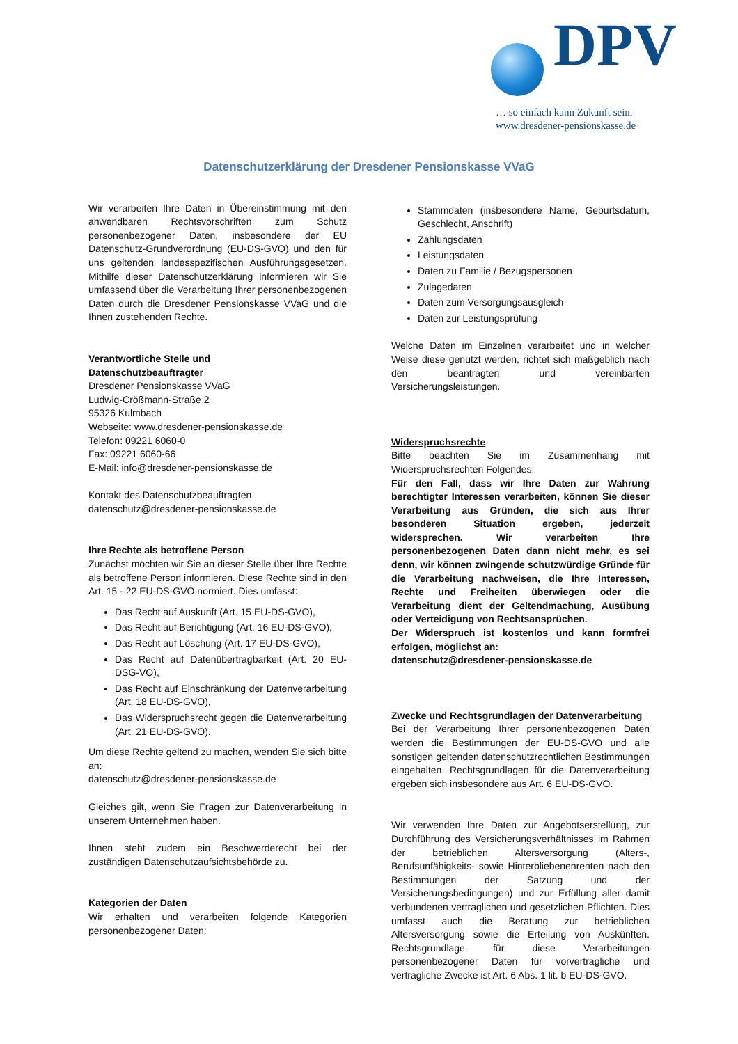DPV
… so einfach kann Zukunft sein.
www.dresdener-pensionskasse.de
Datenschutzerklärung der Dresdener Pensionskasse VVaG
Wir verarbeiten Ihre Daten in Übereinstimmung mit den anwendbaren Rechtsvorschriften zum Schutz personenbezogener Daten, insbesondere der EU Datenschutz-Grundverordnung (EU-DS-GVO) und den für uns geltenden landesspezifischen Ausführungsgesetzen. Mithilfe dieser Datenschutzerklärung informieren wir Sie umfassend über die Verarbeitung Ihrer personenbezogenen Daten durch die Dresdener Pensionskasse VVaG und die Ihnen zustehenden Rechte.
Verantwortliche Stelle und
Datenschutzbeauftragter
Dresdener Pensionskasse VVaG
Ludwig-Crößmann-Straße 2
95326 Kulmbach
Webseite: www.dresdener-pensionskasse.de
Telefon: 09221 6060-0
Fax: 09221 6060-66
E-Mail: info@dresdener-pensionskasse.de
Kontakt des Datenschutzbeauftragten
datenschutz@dresdener-pensionskasse.de
Ihre Rechte als betroffene Person
Zunächst möchten wir Sie an dieser Stelle über Ihre Rechte als betroffene Person informieren. Diese Rechte sind in den Art. 15 - 22 EU-DS-GVO normiert. Dies umfasst:
Das Recht auf Auskunft (Art. 15 EU-DS-GVO),
Das Recht auf Berichtigung (Art. 16 EU-DS-GVO),
Das Recht auf Löschung (Art. 17 EU-DS-GVO),
Das Recht auf Datenübertragbarkeit (Art. 20 EU-DSG-VO),
Das Recht auf Einschränkung der Datenverarbeitung (Art. 18 EU-DS-GVO),
Das Widerspruchsrecht gegen die Datenverarbeitung (Art. 21 EU-DS-GVO).
Um diese Rechte geltend zu machen, wenden Sie sich bitte an:
datenschutz@dresdener-pensionskasse.de
Gleiches gilt, wenn Sie Fragen zur Datenverarbeitung in unserem Unternehmen haben.
Ihnen steht zudem ein Beschwerderecht bei der zuständigen Datenschutzaufsichtsbehörde zu.
Kategorien der Daten
Wir erhalten und verarbeiten folgende Kategorien personenbezogener Daten:
Stammdaten (insbesondere Name, Geburtsdatum, Geschlecht, Anschrift)
Zahlungsdaten
Leistungsdaten
Daten zu Familie / Bezugspersonen
Zulagedaten
Daten zum Versorgungsausgleich
Daten zur Leistungsprüfung
Welche Daten im Einzelnen verarbeitet und in welcher Weise diese genutzt werden, richtet sich maßgeblich nach den beantragten und vereinbarten Versicherungsleistungen.
Widerspruchsrechte
Bitte beachten Sie im Zusammenhang mit Widerspruchsrechten Folgendes:
Für den Fall, dass wir Ihre Daten zur Wahrung berechtigter Interessen verarbeiten, können Sie dieser Verarbeitung aus Gründen, die sich aus Ihrer besonderen Situation ergeben, jederzeit widersprechen. Wir verarbeiten Ihre personenbezogenen Daten dann nicht mehr, es sei denn, wir können zwingende schutzwürdige Gründe für die Verarbeitung nachweisen, die Ihre Interessen, Rechte und Freiheiten überwiegen oder die Verarbeitung dient der Geltendmachung, Ausübung oder Verteidigung von Rechtsansprüchen.
Der Widerspruch ist kostenlos und kann formfrei erfolgen, möglichst an:
datenschutz@dresdener-pensionskasse.de
Zwecke und Rechtsgrundlagen der Datenverarbeitung
Bei der Verarbeitung Ihrer personenbezogenen Daten werden die Bestimmungen der EU-DS-GVO und alle sonstigen geltenden datenschutzrechtlichen Bestimmungen eingehalten. Rechtsgrundlagen für die Datenverarbeitung ergeben sich insbesondere aus Art. 6 EU-DS-GVO.
Wir verwenden Ihre Daten zur Angebotserstellung, zur Durchführung des Versicherungsverhältnisses im Rahmen der betrieblichen Altersversorgung (Alters-, Berufsunfähigkeits- sowie Hinterbliebenenrenten nach den Bestimmungen der Satzung und der Versicherungsbedingungen) und zur Erfüllung aller damit verbundenen vertraglichen und gesetzlichen Pflichten. Dies umfasst auch die Beratung zur betrieblichen Altersversorgung sowie die Erteilung von Auskünften. Rechtsgrundlage für diese Verarbeitungen personenbezogener Daten für vorvertragliche und vertragliche Zwecke ist Art. 6 Abs. 1 lit. b EU-DS-GVO.